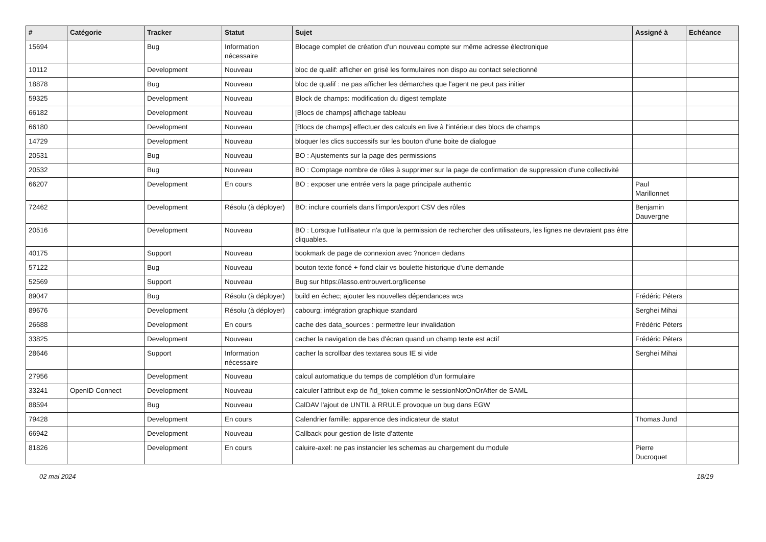| # | Catégorie | Tracker | Statut | Sujet | Assigné à | Echéance |
| --- | --- | --- | --- | --- | --- | --- |
| 15694 | | Bug | Information nécessaire | Blocage complet de création d'un nouveau compte sur même adresse électronique | | |
| 10112 | | Development | Nouveau | bloc de qualif: afficher en grisé les formulaires non dispo au contact selectionné | | |
| 18878 | | Bug | Nouveau | bloc de qualif : ne pas afficher les démarches que l'agent ne peut pas initier | | |
| 59325 | | Development | Nouveau | Block de champs: modification du digest template | | |
| 66182 | | Development | Nouveau | [Blocs de champs] affichage tableau | | |
| 66180 | | Development | Nouveau | [Blocs de champs] effectuer des calculs en live à l'intérieur des blocs de champs | | |
| 14729 | | Development | Nouveau | bloquer les clics successifs sur les bouton d'une boite de dialogue | | |
| 20531 | | Bug | Nouveau | BO : Ajustements sur la page des permissions | | |
| 20532 | | Bug | Nouveau | BO : Comptage nombre de rôles à supprimer sur la page de confirmation de suppression d'une collectivité | | |
| 66207 | | Development | En cours | BO : exposer une entrée vers la page principale authentic | Paul Marillonnet | |
| 72462 | | Development | Résolu (à déployer) | BO: inclure courriels dans l'import/export CSV des rôles | Benjamin Dauvergne | |
| 20516 | | Development | Nouveau | BO : Lorsque l'utilisateur n'a que la permission de rechercher des utilisateurs, les lignes ne devraient pas être cliquables. | | |
| 40175 | | Support | Nouveau | bookmark de page de connexion avec ?nonce= dedans | | |
| 57122 | | Bug | Nouveau | bouton texte foncé + fond clair vs boulette historique d'une demande | | |
| 52569 | | Support | Nouveau | Bug sur https://lasso.entrouvert.org/license | | |
| 89047 | | Bug | Résolu (à déployer) | build en échec; ajouter les nouvelles dépendances wcs | Frédéric Péters | |
| 89676 | | Development | Résolu (à déployer) | cabourg: intégration graphique standard | Serghei Mihai | |
| 26688 | | Development | En cours | cache des data_sources : permettre leur invalidation | Frédéric Péters | |
| 33825 | | Development | Nouveau | cacher la navigation de bas d'écran quand un champ texte est actif | Frédéric Péters | |
| 28646 | | Support | Information nécessaire | cacher la scrollbar des textarea sous IE si vide | Serghei Mihai | |
| 27956 | | Development | Nouveau | calcul automatique du temps de complétion d'un formulaire | | |
| 33241 | OpenID Connect | Development | Nouveau | calculer l'attribut exp de l'id_token comme le sessionNotOnOrAfter de SAML | | |
| 88594 | | Bug | Nouveau | CalDAV l'ajout de UNTIL à RRULE provoque un bug dans EGW | | |
| 79428 | | Development | En cours | Calendrier famille: apparence des indicateur de statut | Thomas Jund | |
| 66942 | | Development | Nouveau | Callback pour gestion de liste d'attente | | |
| 81826 | | Development | En cours | caluire-axel: ne pas instancier les schemas au chargement du module | Pierre Ducroquet | |
02 mai 2024 18/19